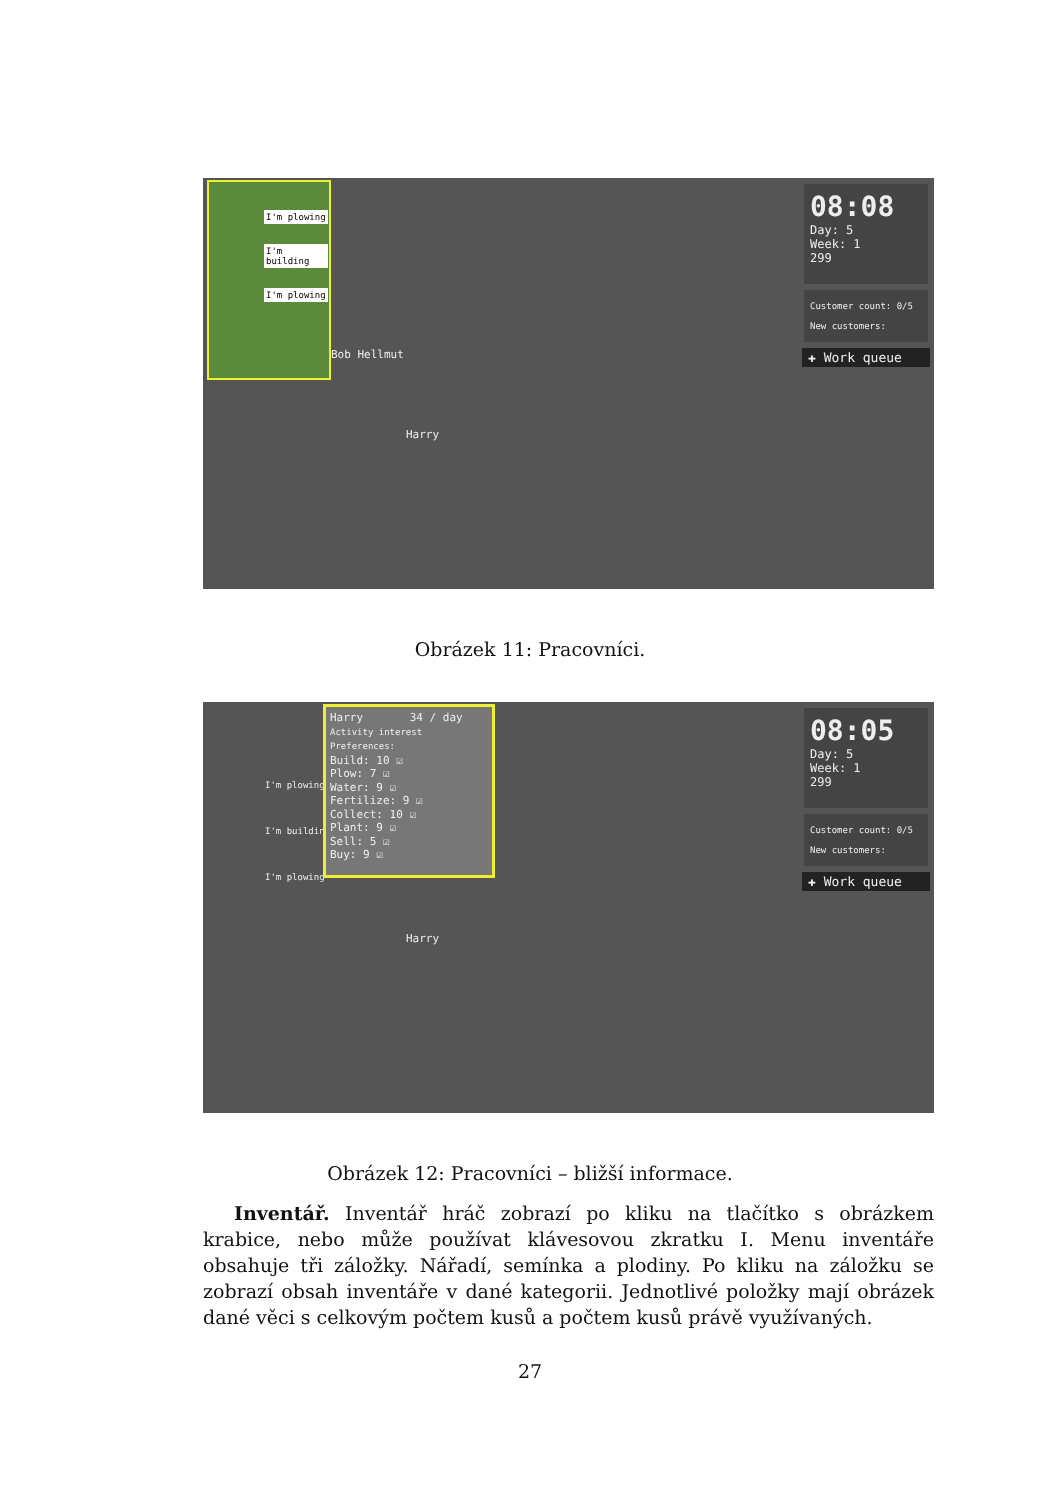I'm plowing
I'm building
I'm plowing
Bob Hellmut
Harry
08:08
Day: 5
Week: 1
299
Customer count: 0/5
New customers:
✚ Work queue
Obrázek 11: Pracovníci.
I'm plowing
I'm building
I'm plowing
Harry 34 / day
Activity interest Preferences:
Build: 10 ☑
Plow: 7 ☑
Water: 9 ☑
Fertilize: 9 ☑
Collect: 10 ☑
Plant: 9 ☑
Sell: 5 ☑
Buy: 9 ☑
Harry
08:05
Day: 5
Week: 1
299
Customer count: 0/5
New customers:
✚ Work queue
Obrázek 12: Pracovníci – bližší informace.
Inventář. Inventář hráč zobrazí po kliku na tlačítko s obrázkem krabice, nebo může používat klávesovou zkratku I. Menu inventáře obsahuje tři záložky. Nářadí, semínka a plodiny. Po kliku na záložku se zobrazí obsah inventáře v dané kategorii. Jednotlivé položky mají obrázek dané věci s celkovým počtem kusů a počtem kusů právě využívaných.
27